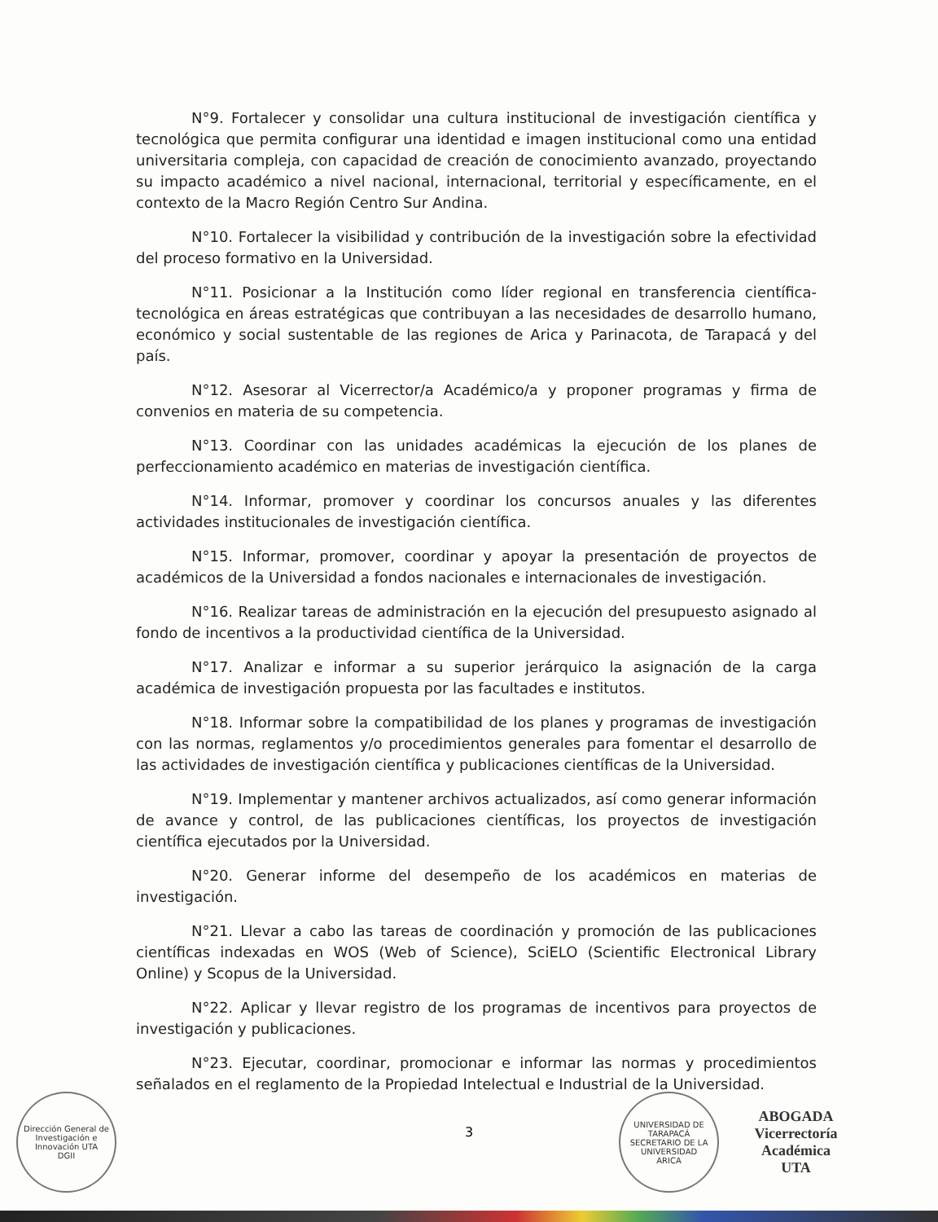N°9. Fortalecer y consolidar una cultura institucional de investigación científica y tecnológica que permita configurar una identidad e imagen institucional como una entidad universitaria compleja, con capacidad de creación de conocimiento avanzado, proyectando su impacto académico a nivel nacional, internacional, territorial y específicamente, en el contexto de la Macro Región Centro Sur Andina.
N°10. Fortalecer la visibilidad y contribución de la investigación sobre la efectividad del proceso formativo en la Universidad.
N°11. Posicionar a la Institución como líder regional en transferencia científica-tecnológica en áreas estratégicas que contribuyan a las necesidades de desarrollo humano, económico y social sustentable de las regiones de Arica y Parinacota, de Tarapacá y del país.
N°12. Asesorar al Vicerrector/a Académico/a y proponer programas y firma de convenios en materia de su competencia.
N°13. Coordinar con las unidades académicas la ejecución de los planes de perfeccionamiento académico en materias de investigación científica.
N°14. Informar, promover y coordinar los concursos anuales y las diferentes actividades institucionales de investigación científica.
N°15. Informar, promover, coordinar y apoyar la presentación de proyectos de académicos de la Universidad a fondos nacionales e internacionales de investigación.
N°16. Realizar tareas de administración en la ejecución del presupuesto asignado al fondo de incentivos a la productividad científica de la Universidad.
N°17. Analizar e informar a su superior jerárquico la asignación de la carga académica de investigación propuesta por las facultades e institutos.
N°18. Informar sobre la compatibilidad de los planes y programas de investigación con las normas, reglamentos y/o procedimientos generales para fomentar el desarrollo de las actividades de investigación científica y publicaciones científicas de la Universidad.
N°19. Implementar y mantener archivos actualizados, así como generar información de avance y control, de las publicaciones científicas, los proyectos de investigación científica ejecutados por la Universidad.
N°20. Generar informe del desempeño de los académicos en materias de investigación.
N°21. Llevar a cabo las tareas de coordinación y promoción de las publicaciones científicas indexadas en WOS (Web of Science), SciELO (Scientific Electronical Library Online) y Scopus de la Universidad.
N°22. Aplicar y llevar registro de los programas de incentivos para proyectos de investigación y publicaciones.
N°23. Ejecutar, coordinar, promocionar e informar las normas y procedimientos señalados en el reglamento de la Propiedad Intelectual e Industrial de la Universidad.
3
Dirección General de Investigación e Innovación UTA
DGII
UNIVERSIDAD DE TARAPACÁ
SECRETARIO DE LA UNIVERSIDAD
ARICA
ABOGADA
Vicerrectoría Académica
UTA